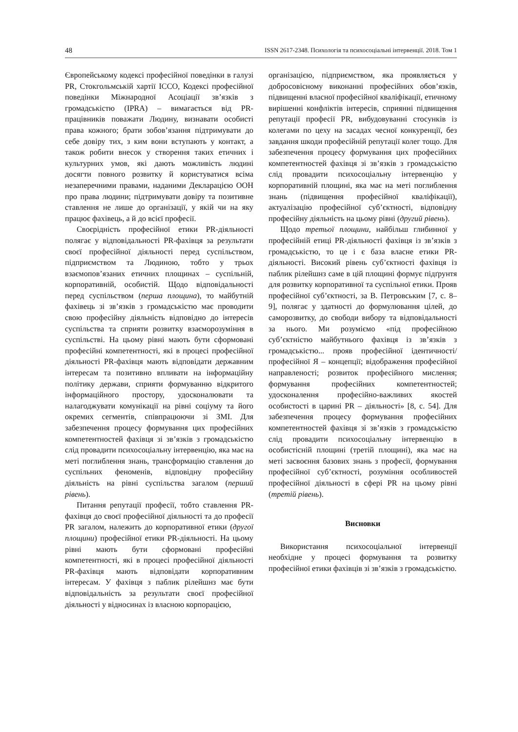48 ISSN 2617-2348. Психологія та психосоціальні інтервенції. 2018. Том 1
Європейському кодексі професійної поведінки в галузі PR, Стокгольмській хартії ICCO, Кодексі професійної поведінки Міжнародної Асоціації зв’язків з громадськістю (IPRA) – вимагається від PR-працівників поважати Людину, визнавати особисті права кожного; брати зобов’язання підтримувати до себе довіру тих, з ким вони вступають у контакт, а також робити внесок у створення таких етичних і культурних умов, які дають можливість людині досягти повного розвитку й користуватися всіма незаперечними правами, наданими Декларацією ООН про права людини; підтримувати довіру та позитивне ставлення не лише до організації, у якій чи на яку працює фахівець, а й до всієї професії.
Своєрідність професійної етики PR-діяльності полягає у відповідальності PR-фахівця за результати своєї професійної діяльності перед суспільством, підприємством та Людиною, тобто у трьох взаємопов’язаних етичних площинах – суспільній, корпоративній, особистій. Щодо відповідальності перед суспільством (перша площина), то майбутній фахівець зі зв’язків з громадськістю має проводити свою професійну діяльність відповідно до інтересів суспільства та сприяти розвитку взаєморозуміння в суспільстві. На цьому рівні мають бути сформовані професійні компетентності, які в процесі професійної діяльності PR-фахівця мають відповідати державним інтересам та позитивно впливати на інформаційну політику держави, сприяти формуванню відкритого інформаційного простору, удосконалювати та налагоджувати комунікації на рівні соціуму та його окремих сегментів, співпрацюючи зі ЗМІ. Для забезпечення процесу формування цих професійних компетентностей фахівця зі зв’язків з громадськістю слід провадити психосоціальну інтервенцію, яка має на меті поглиблення знань, трансформацію ставлення до суспільних феноменів, відповідну професійну діяльність на рівні суспільства загалом (перший рівень).
Питання репутації професії, тобто ставлення PR-фахівця до своєї професійної діяльності та до професії PR загалом, належить до корпоративної етики (другої площини) професійної етики PR-діяльності. На цьому рівні мають бути сформовані професійні компетентності, які в процесі професійної діяльності PR-фахівця мають відповідати корпоративним інтересам. У фахівця з паблик рілейшнз має бути відповідальність за результати своєї професійної діяльності у відносинах із власною корпорацією,
організацією, підприємством, яка проявляється у добросовісному виконанні професійних обов’язків, підвищенні власної професійної кваліфікації, етичному вирішенні конфліктів інтересів, сприянні підвищення репутації професії PR, вибудовуванні стосунків із колегами по цеху на засадах чесної конкуренції, без завдання шкоди професійній репутації колег тощо. Для забезпечення процесу формування цих професійних компетентностей фахівця зі зв’язків з громадськістю слід провадити психосоціальну інтервенцію у корпоративній площині, яка має на меті поглиблення знань (підвищення професійної кваліфікації), актуалізацію професійної суб’єктності, відповідну професійну діяльність на цьому рівні (другий рівень).
Щодо третьої площини, найбільш глибинної у професійній етиці PR-діяльності фахівця із зв’язків з громадськістю, то це і є база власне етики PR-діяльності. Високий рівень суб’єктності фахівця із паблик рілейшнз саме в цій площині формує підґрунтя для розвитку корпоративної та суспільної етики. Прояв професійної суб’єктності, за В. Петровським [7, с. 8–9], полягає у здатності до формулювання цілей, до саморозвитку, до свободи вибору та відповідальності за нього. Ми розуміємо «під професійною суб’єктністю майбутнього фахівця із зв’язків з громадськістю... прояв професійної ідентичності/професійної Я – концепції; відображення професійної направленості; розвиток професійного мислення; формування професійних компетентностей; удосконалення професійно-важливих якостей особистості в царині PR – діяльності» [8, с. 54]. Для забезпечення процесу формування професійних компетентностей фахівця зі зв’язків з громадськістю слід провадити психосоціальну інтервенцію в особистісній площині (третій площині), яка має на меті засвоєння базових знань з професії, формування професійної суб’єктності, розуміння особливостей професійної діяльності в сфері PR на цьому рівні (третій рівень).
Висновки
Використання психосоціальної інтервенції необхідне у процесі формування та розвитку професійної етики фахівців зі зв’язків з громадськістю.